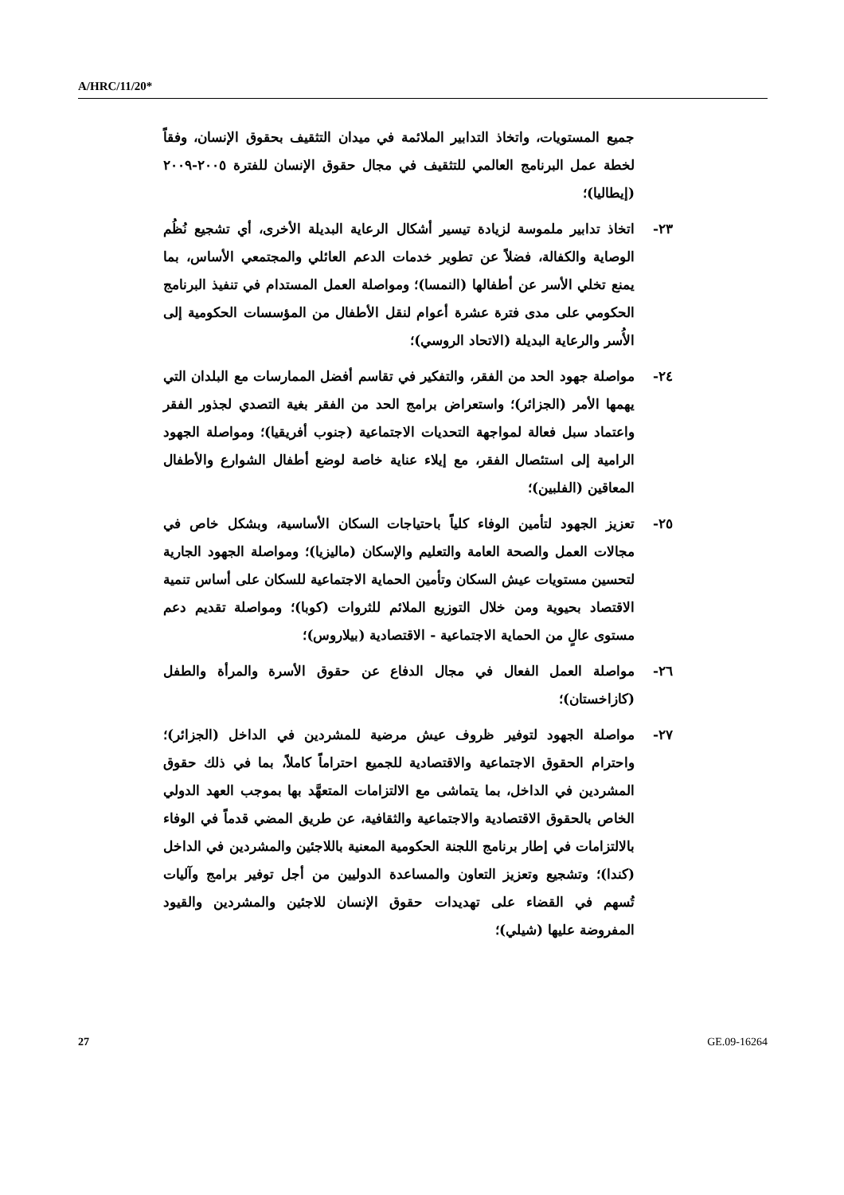A/HRC/11/20*
جميع المستويات، واتخاذ التدابير الملائمة في ميدان التثقيف بحقوق الإنسان، وفقاً لخطة عمل البرنامج العالمي للتثقيف في مجال حقوق الإنسان للفترة ٢٠٠٥-٢٠٠٩ (إيطاليا)؛
٢٣- اتخاذ تدابير ملموسة لزيادة تيسير أشكال الرعاية البديلة الأخرى، أي تشجيع نُظُم الوصاية والكفالة، فضلاً عن تطوير خدمات الدعم العائلي والمجتمعي الأساس، بما يمنع تخلي الأسر عن أطفالها (النمسا)؛ ومواصلة العمل المستدام في تنفيذ البرنامج الحكومي على مدى فترة عشرة أعوام لنقل الأطفال من المؤسسات الحكومية إلى الأُسر والرعاية البديلة (الاتحاد الروسي)؛
٢٤- مواصلة جهود الحد من الفقر، والتفكير في تقاسم أفضل الممارسات مع البلدان التي يهمها الأمر (الجزائر)؛ واستعراض برامج الحد من الفقر بغية التصدي لجذور الفقر واعتماد سبل فعالة لمواجهة التحديات الاجتماعية (جنوب أفريقيا)؛ ومواصلة الجهود الرامية إلى استئصال الفقر، مع إيلاء عناية خاصة لوضع أطفال الشوارع والأطفال المعاقين (الفلبين)؛
٢٥- تعزيز الجهود لتأمين الوفاء كلياً باحتياجات السكان الأساسية، وبشكل خاص في مجالات العمل والصحة العامة والتعليم والإسكان (ماليزيا)؛ ومواصلة الجهود الجارية لتحسين مستويات عيش السكان وتأمين الحماية الاجتماعية للسكان على أساس تنمية الاقتصاد بحيوية ومن خلال التوزيع الملائم للثروات (كوبا)؛ ومواصلة تقديم دعم مستوى عالٍ من الحماية الاجتماعية - الاقتصادية (بيلاروس)؛
٢٦- مواصلة العمل الفعال في مجال الدفاع عن حقوق الأسرة والمرأة والطفل (كازاخستان)؛
٢٧- مواصلة الجهود لتوفير ظروف عيش مرضية للمشردين في الداخل (الجزائر)؛ واحترام الحقوق الاجتماعية والاقتصادية للجميع احتراماً كاملاً، بما في ذلك حقوق المشردين في الداخل، بما يتماشى مع الالتزامات المتعهَّد بها بموجب العهد الدولي الخاص بالحقوق الاقتصادية والاجتماعية والثقافية، عن طريق المضي قدماً في الوفاء بالالتزامات في إطار برنامج اللجنة الحكومية المعنية باللاجئين والمشردين في الداخل (كندا)؛ وتشجيع وتعزيز التعاون والمساعدة الدوليين من أجل توفير برامج وآليات تُسهم في القضاء على تهديدات حقوق الإنسان للاجئين والمشردين والقيود المفروضة عليها (شيلي)؛
27 GE.09-16264